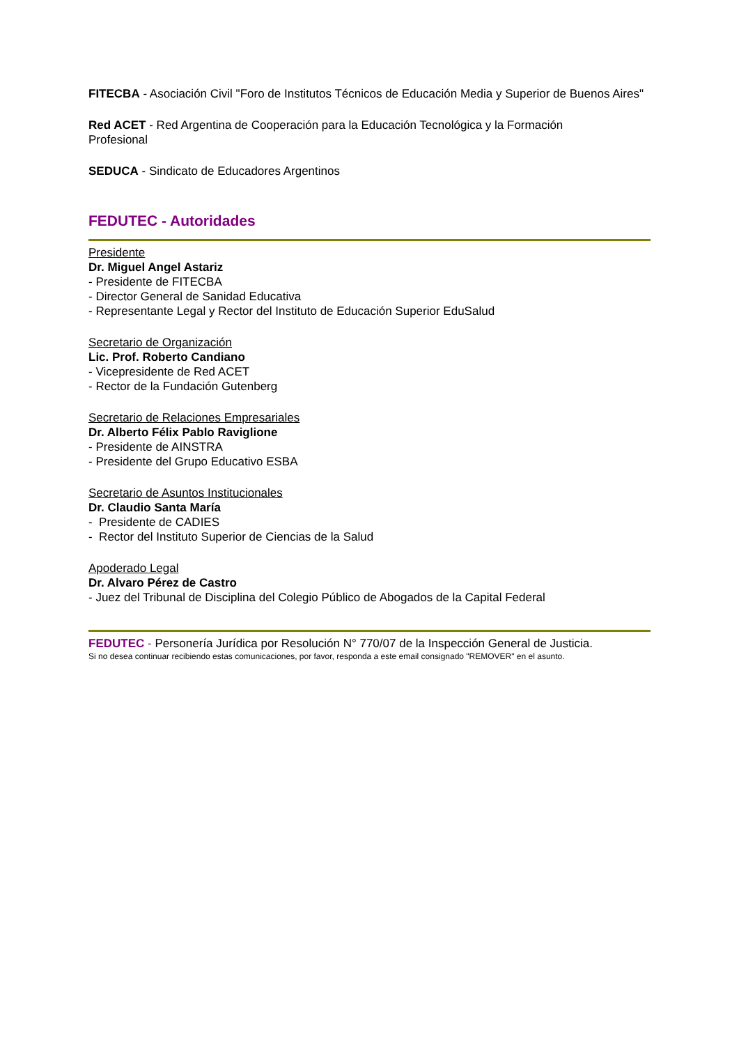FITECBA - Asociación Civil "Foro de Institutos Técnicos de Educación Media y Superior de Buenos Aires"
Red ACET - Red Argentina de Cooperación para la Educación Tecnológica y la Formación
Profesional
SEDUCA - Sindicato de Educadores Argentinos
FEDUTEC - Autoridades
Presidente
Dr. Miguel Angel Astariz
- Presidente de FITECBA
- Director General de Sanidad Educativa
- Representante Legal y Rector del Instituto de Educación Superior EduSalud
Secretario de Organización
Lic. Prof. Roberto Candiano
- Vicepresidente de Red ACET
- Rector de la Fundación Gutenberg
Secretario de Relaciones Empresariales
Dr. Alberto Félix Pablo Raviglione
- Presidente de AINSTRA
- Presidente del Grupo Educativo ESBA
Secretario de Asuntos Institucionales
Dr. Claudio Santa María
- Presidente de CADIES
- Rector del Instituto Superior de Ciencias de la Salud
Apoderado Legal
Dr. Alvaro Pérez de Castro
- Juez del Tribunal de Disciplina del Colegio Público de Abogados de la Capital Federal
FEDUTEC - Personería Jurídica por Resolución N° 770/07 de la Inspección General de Justicia.
Si no desea continuar recibiendo estas comunicaciones, por favor, responda a este email consignado "REMOVER" en el asunto.